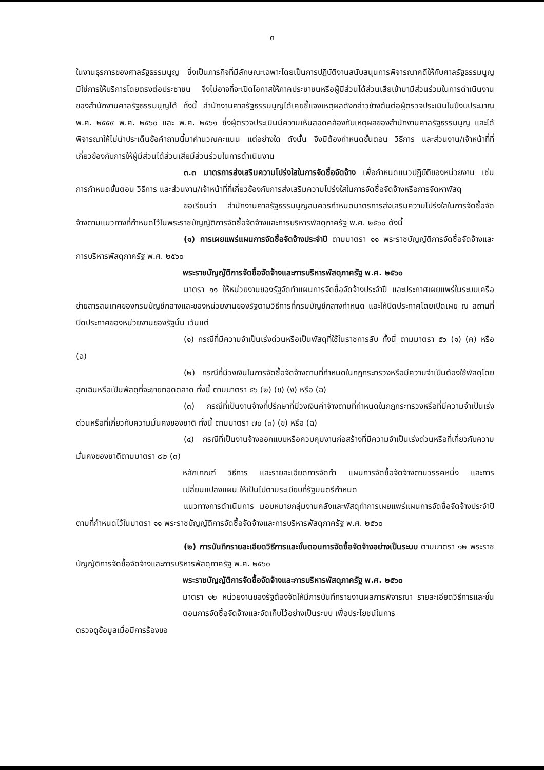๓
ในงานธุรการของศาลรัฐธรรมนูญ ซึ่งเป็นภารกิจที่มีลักษณะเฉพาะโดยเป็นการปฏิบัติงานสนับสนุนการพิจารณาคดีให้กับศาลรัฐธรรมนูญ มิใช่การให้บริการโดยตรงต่อประชาชน จึงไม่อาจที่จะเปิดโอกาสให้ภาคประชาชนหรือผู้มีส่วนได้ส่วนเสียเข้ามามีส่วนร่วมในการดำเนินงานของสำนักงานศาลรัฐธรรมนูญได้ ทั้งนี้ สำนักงานศาลรัฐธรรมนูญได้เคยชี้แจงเหตุผลดังกล่าวข้างต้นต่อผู้ตรวจประเมินในปีงบประมาณ พ.ศ. ๒๕๕๙ พ.ศ. ๒๕๖๐ และ พ.ศ. ๒๕๖๑ ซึ่งผู้ตรวจประเมินมีความเห็นสอดคล้องกับเหตุผลของสำนักงานศาลรัฐธรรมนูญ และได้พิจารณาให้ไม่นำประเด็นข้อคำถามนี้มาคำนวณคะแนน แต่อย่างใด ดังนั้น จึงมิต้องกำหนดขั้นตอน วิธีการ และส่วนงาน/เจ้าหน้าที่ที่เกี่ยวข้องกับการให้ผู้มีส่วนได้ส่วนเสียมีส่วนร่วมในการดำเนินงาน
๓.๓ มาตรการส่งเสริมความโปร่งใสในการจัดซื้อจัดจ้าง เพื่อกำหนดแนวปฏิบัติของหน่วยงาน เช่น การกำหนดขั้นตอน วิธีการ และส่วนงาน/เจ้าหน้าที่ที่เกี่ยวข้องกับการส่งเสริมความโปร่งใสในการจัดซื้อจัดจ้างหรือการจัดหาพัสดุ
ขอเรียนว่า สำนักงานศาลรัฐธรรมนูญสมควรกำหนดมาตรการส่งเสริมความโปร่งใสในการจัดซื้อจัดจ้างตามแนวทางที่กำหนดไว้ในพระราชบัญญัติการจัดซื้อจัดจ้างและการบริหารพัสดุภาครัฐ พ.ศ. ๒๕๖๐ ดังนี้
(๑) การเผยแพร่แผนการจัดซื้อจัดจ้างประจำปี ตามมาตรา ๑๑ พระราชบัญญัติการจัดซื้อจัดจ้างและการบริหารพัสดุภาครัฐ พ.ศ. ๒๕๖๐
พระราชบัญญัติการจัดซื้อจัดจ้างและการบริหารพัสดุภาครัฐ พ.ศ. ๒๕๖๐
มาตรา ๑๑ ให้หน่วยงานของรัฐจัดทำแผนการจัดซื้อจัดจ้างประจำปี และประกาศเผยแพร่ในระบบเครือข่ายสารสนเทศของกรมบัญชีกลางและของหน่วยงานของรัฐตามวิธีการที่กรมบัญชีกลางกำหนด และให้ปิดประกาศโดยเปิดเผย ณ สถานที่ปิดประกาศของหน่วยงานของรัฐนั้น เว้นแต่
(๑) กรณีที่มีความจำเป็นเร่งด่วนหรือเป็นพัสดุที่ใช้ในราชการลับ ทั้งนี้ ตามมาตรา ๕๖ (๑) (ค) หรือ (ฉ)
(๒) กรณีที่มีวงเงินในการจัดซื้อจัดจ้างตามที่กำหนดในกฎกระทรวงหรือมีความจำเป็นต้องใช้พัสดุโดยฉุกเฉินหรือเป็นพัสดุที่จะขายทอดตลาด ทั้งนี้ ตามมาตรา ๕๖ (๒) (ข) (ง) หรือ (ฉ)
(๓) กรณีที่เป็นงานจ้างที่ปรึกษาที่มีวงเงินค่าจ้างตามที่กำหนดในกฎกระทรวงหรือที่มีความจำเป็นเร่งด่วนหรือที่เกี่ยวกับความมั่นคงของชาติ ทั้งนี้ ตามมาตรา ๗๐ (๓) (ข) หรือ (ฉ)
(๔) กรณีที่เป็นงานจ้างออกแบบหรือควบคุมงานก่อสร้างที่มีความจำเป็นเร่งด่วนหรือที่เกี่ยวกับความมั่นคงของชาติตามมาตรา ๘๒ (๓)
หลักเกณฑ์ วิธีการ และรายละเอียดการจัดทำ แผนการจัดซื้อจัดจ้างตามวรรคหนึ่ง และการเปลี่ยนแปลงแผน ให้เป็นไปตามระเบียบที่รัฐมนตรีกำหนด
แนวทางการดำเนินการ มอบหมายกลุ่มงานคลังและพัสดุทำการเผยแพร่แผนการจัดซื้อจัดจ้างประจำปี ตามที่กำหนดไว้ในมาตรา ๑๑ พระราชบัญญัติการจัดซื้อจัดจ้างและการบริหารพัสดุภาครัฐ พ.ศ. ๒๕๖๐
(๒) การบันทึกรายละเอียดวิธีการและขั้นตอนการจัดซื้อจัดจ้างอย่างเป็นระบบ ตามมาตรา ๑๒ พระราชบัญญัติการจัดซื้อจัดจ้างและการบริหารพัสดุภาครัฐ พ.ศ. ๒๕๖๐
พระราชบัญญัติการจัดซื้อจัดจ้างและการบริหารพัสดุภาครัฐ พ.ศ. ๒๕๖๐
มาตรา ๑๒ หน่วยงานของรัฐต้องจัดให้มีการบันทึกรายงานผลการพิจารณา รายละเอียดวิธีการและขั้นตอนการจัดซื้อจัดจ้างและจัดเก็บไว้อย่างเป็นระบบ เพื่อประโยชน์ในการ
ตรวจดูข้อมูลเมื่อมีการร้องขอ